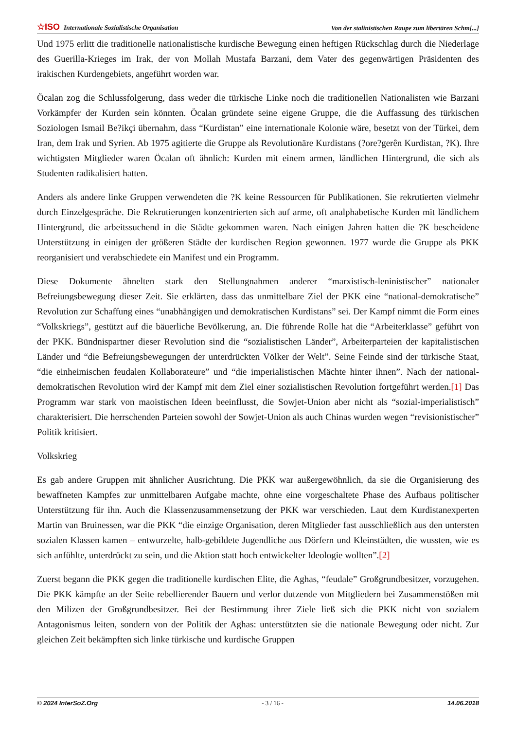☆ISO Internationale Sozialistische Organisation Von der stalinistischen Raupe zum libertären Schm[...]
Und 1975 erlitt die traditionelle nationalistische kurdische Bewegung einen heftigen Rückschlag durch die Niederlage des Guerilla-Krieges im Irak, der von Mollah Mustafa Barzani, dem Vater des gegenwärtigen Präsidenten des irakischen Kurdengebiets, angeführt worden war.
Öcalan zog die Schlussfolgerung, dass weder die türkische Linke noch die traditionellen Nationalisten wie Barzani Vorkämpfer der Kurden sein könnten. Öcalan gründete seine eigene Gruppe, die die Auffassung des türkischen Soziologen Ismail Be?ikçi übernahm, dass “Kurdistan” eine internationale Kolonie wäre, besetzt von der Türkei, dem Iran, dem Irak und Syrien. Ab 1975 agitierte die Gruppe als Revolutionäre Kurdistans (?ore?gerên Kurdistan, ?K). Ihre wichtigsten Mitglieder waren Öcalan oft ähnlich: Kurden mit einem armen, ländlichen Hintergrund, die sich als Studenten radikalisiert hatten.
Anders als andere linke Gruppen verwendeten die ?K keine Ressourcen für Publikationen. Sie rekrutierten vielmehr durch Einzelgespräche. Die Rekrutierungen konzentrierten sich auf arme, oft analphabetische Kurden mit ländlichem Hintergrund, die arbeitssuchend in die Städte gekommen waren. Nach einigen Jahren hatten die ?K bescheidene Unterstützung in einigen der größeren Städte der kurdischen Region gewonnen. 1977 wurde die Gruppe als PKK reorganisiert und verabschiedete ein Manifest und ein Programm.
Diese Dokumente ähnelten stark den Stellungnahmen anderer “marxistisch-leninistischer” nationaler Befreiungsbewegung dieser Zeit. Sie erklärten, dass das unmittelbare Ziel der PKK eine “national-demokratische” Revolution zur Schaffung eines “unabhängigen und demokratischen Kurdistans” sei. Der Kampf nimmt die Form eines “Volkskriegs”, gestützt auf die bäuerliche Bevölkerung, an. Die führende Rolle hat die “Arbeiterklasse” geführt von der PKK. Bündnispartner dieser Revolution sind die “sozialistischen Länder”, Arbeiterparteien der kapitalistischen Länder und “die Befreiungsbewegungen der unterdrückten Völker der Welt”. Seine Feinde sind der türkische Staat, “die einheimischen feudalen Kollaborateure” und “die imperialistischen Mächte hinter ihnen”. Nach der national-demokratischen Revolution wird der Kampf mit dem Ziel einer sozialistischen Revolution fortgeführt werden.[1] Das Programm war stark von maoistischen Ideen beeinflusst, die Sowjet-Union aber nicht als “sozial-imperialistisch” charakterisiert. Die herrschenden Parteien sowohl der Sowjet-Union als auch Chinas wurden wegen “revisionistischer” Politik kritisiert.
Volkskrieg
Es gab andere Gruppen mit ähnlicher Ausrichtung. Die PKK war außergewöhnlich, da sie die Organisierung des bewaffneten Kampfes zur unmittelbaren Aufgabe machte, ohne eine vorgeschaltete Phase des Aufbaus politischer Unterstützung für ihn. Auch die Klassenzusammensetzung der PKK war verschieden. Laut dem Kurdistanexperten Martin van Bruinessen, war die PKK “die einzige Organisation, deren Mitglieder fast ausschließlich aus den untersten sozialen Klassen kamen – entwurzelte, halb-gebildete Jugendliche aus Dörfern und Kleinstädten, die wussten, wie es sich anfühlte, unterdrückt zu sein, und die Aktion statt hoch entwickelter Ideologie wollten”.[2]
Zuerst begann die PKK gegen die traditionelle kurdischen Elite, die Aghas, “feudale” Großgrundbesitzer, vorzugehen. Die PKK kämpfte an der Seite rebellierender Bauern und verlor dutzende von Mitgliedern bei Zusammenstößen mit den Milizen der Großgrundbesitzer. Bei der Bestimmung ihrer Ziele ließ sich die PKK nicht von sozialem Antagonismus leiten, sondern von der Politik der Aghas: unterstützten sie die nationale Bewegung oder nicht. Zur gleichen Zeit bekämpften sich linke türkische und kurdische Gruppen
© 2024 InterSoZ.Org - 3 / 16 - 14.06.2018